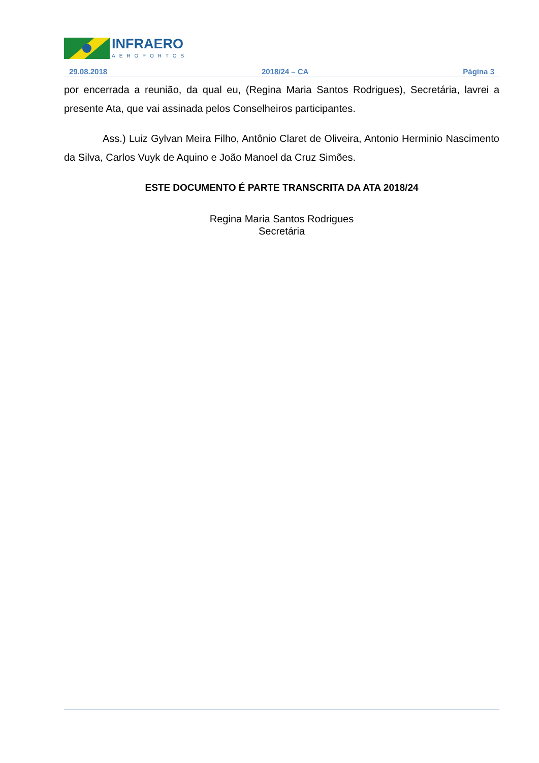INFRAERO
AEROPORTOS
29.08.2018 2018/24 – CA Página 3
por encerrada a reunião, da qual eu, (Regina Maria Santos Rodrigues), Secretária, lavrei a presente Ata, que vai assinada pelos Conselheiros participantes.
Ass.) Luiz Gylvan Meira Filho, Antônio Claret de Oliveira, Antonio Herminio Nascimento da Silva, Carlos Vuyk de Aquino e João Manoel da Cruz Simões.
ESTE DOCUMENTO É PARTE TRANSCRITA DA ATA 2018/24
Regina Maria Santos Rodrigues
Secretária